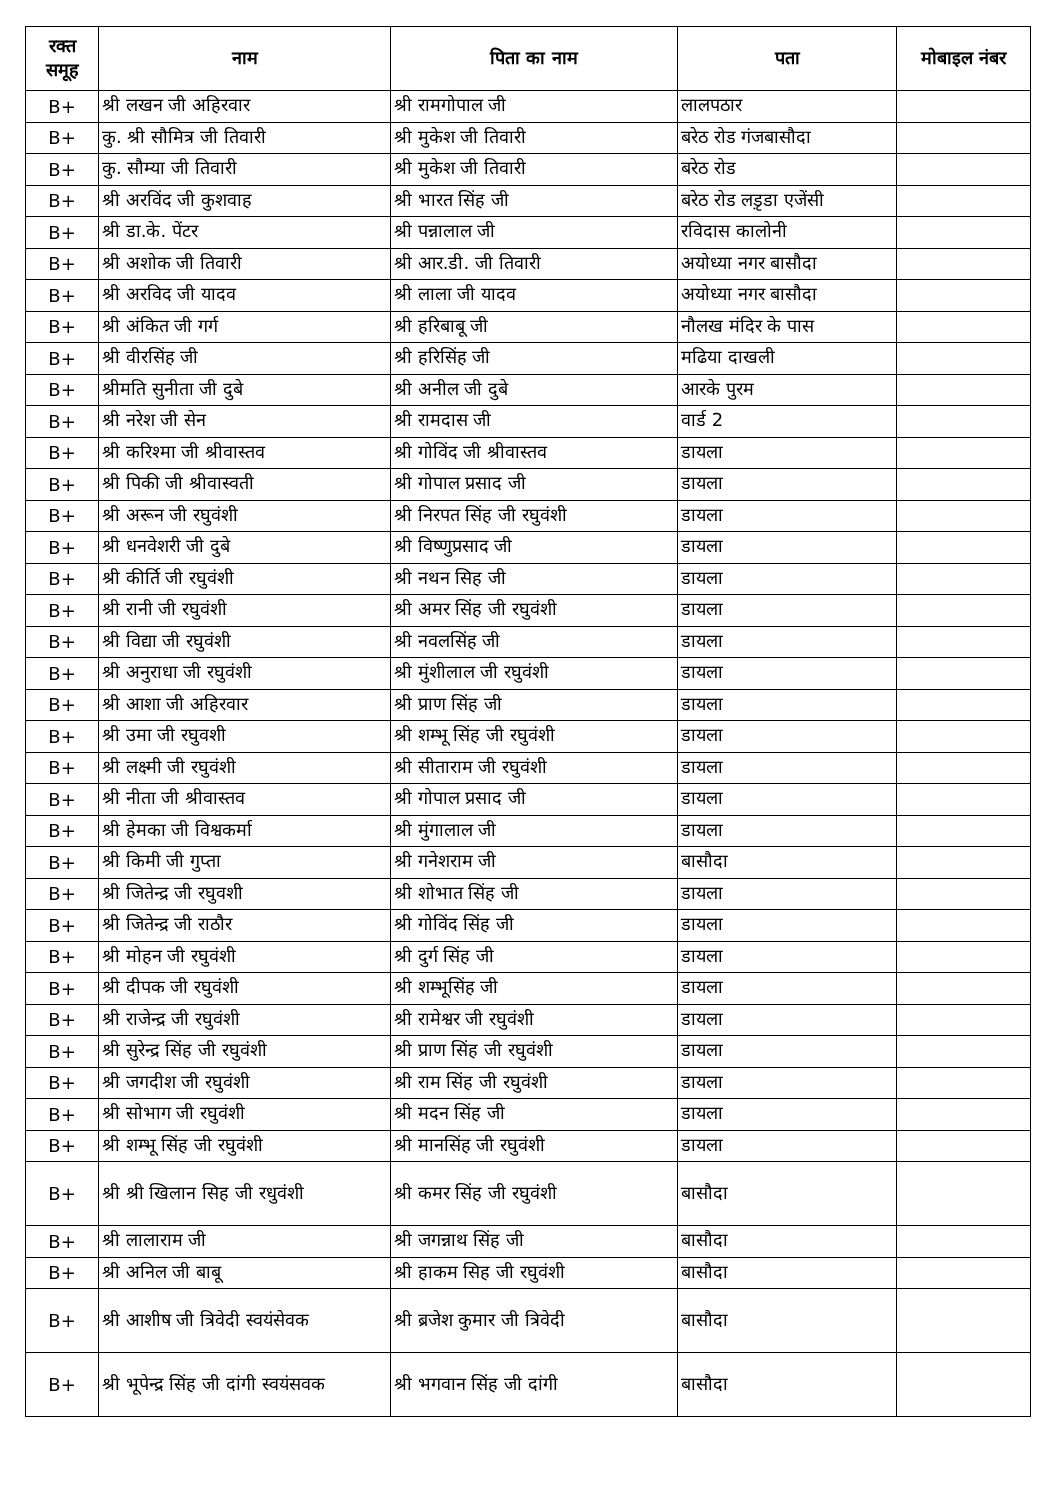| रक्त समूह | नाम | पिता का नाम | पता | मोबाइल नंबर |
| --- | --- | --- | --- | --- |
| B+ | श्री लखन जी अहिरवार | श्री रामगोपाल जी | लालपठार | |
| B+ | कु. श्री सौमित्र जी तिवारी | श्री मुकेश जी तिवारी | बरेठ रोड गंजबासौदा | |
| B+ | कु. सौम्या जी तिवारी | श्री मुकेश जी तिवारी | बरेठ रोड | |
| B+ | श्री अरविंद जी कुशवाह | श्री भारत सिंह जी | बरेठ रोड लड़ृडा एजेंसी | |
| B+ | श्री डा.के. पेंटर | श्री पन्नालाल जी | रविदास कालोनी | |
| B+ | श्री अशोक जी तिवारी | श्री आर.डी. जी तिवारी | अयोध्या नगर बासौदा | |
| B+ | श्री अरविद जी यादव | श्री लाला जी यादव | अयोध्या नगर बासौदा | |
| B+ | श्री अंकित जी गर्ग | श्री हरिबाबू जी | नौलख मंदिर के पास | |
| B+ | श्री वीरसिंह जी | श्री हरिसिंह जी | मढिया दाखली | |
| B+ | श्रीमति सुनीता जी दुबे | श्री अनील जी दुबे | आरके पुरम | |
| B+ | श्री नरेश जी सेन | श्री रामदास जी | वार्ड 2 | |
| B+ | श्री करिश्मा जी श्रीवास्तव | श्री गोविंद जी श्रीवास्तव | डायला | |
| B+ | श्री पिकी जी श्रीवास्वती | श्री गोपाल प्रसाद जी | डायला | |
| B+ | श्री अरून जी रघुवंशी | श्री निरपत सिंह जी रघुवंशी | डायला | |
| B+ | श्री धनवेशरी जी दुबे | श्री विष्णुप्रसाद जी | डायला | |
| B+ | श्री कीर्ति जी रघुवंशी | श्री नथन सिह जी | डायला | |
| B+ | श्री रानी जी रघुवंशी | श्री अमर सिंह जी रघुवंशी | डायला | |
| B+ | श्री विद्या जी रघुवंशी | श्री नवलसिंह जी | डायला | |
| B+ | श्री अनुराधा जी रघुवंशी | श्री मुंशीलाल जी रघुवंशी | डायला | |
| B+ | श्री आशा जी अहिरवार | श्री प्राण सिंह जी | डायला | |
| B+ | श्री उमा जी रघुवशी | श्री शम्भू सिंह जी रघुवंशी | डायला | |
| B+ | श्री लक्ष्मी जी रघुवंशी | श्री सीताराम जी रघुवंशी | डायला | |
| B+ | श्री नीता जी श्रीवास्तव | श्री गोपाल प्रसाद जी | डायला | |
| B+ | श्री हेमका जी विश्वकर्मा | श्री मुंगालाल जी | डायला | |
| B+ | श्री किमी जी गुप्ता | श्री गनेशराम जी | बासौदा | |
| B+ | श्री जितेन्द्र जी रघुवशी | श्री शोभात सिंह जी | डायला | |
| B+ | श्री जितेन्द्र जी राठौर | श्री गोविंद सिंह जी | डायला | |
| B+ | श्री मोहन जी रघुवंशी | श्री दुर्ग सिंह जी | डायला | |
| B+ | श्री दीपक जी रघुवंशी | श्री शम्भूसिंह जी | डायला | |
| B+ | श्री राजेन्द्र जी रघुवंशी | श्री रामेश्वर जी रघुवंशी | डायला | |
| B+ | श्री सुरेन्द्र सिंह जी रघुवंशी | श्री प्राण सिंह जी रघुवंशी | डायला | |
| B+ | श्री जगदीश जी रघुवंशी | श्री राम सिंह जी रघुवंशी | डायला | |
| B+ | श्री सोभाग जी रघुवंशी | श्री मदन सिंह जी | डायला | |
| B+ | श्री शम्भू सिंह जी रघुवंशी | श्री मानसिंह जी रघुवंशी | डायला | |
| B+ | श्री श्री खिलान सिह जी रधुवंशी | श्री कमर सिंह जी रघुवंशी | बासौदा | |
| B+ | श्री लालाराम जी | श्री जगन्नाथ सिंह जी | बासौदा | |
| B+ | श्री अनिल जी बाबू | श्री हाकम सिह जी रघुवंशी | बासौदा | |
| B+ | श्री आशीष जी त्रिवेदी स्वयंसेवक | श्री ब्रजेश कुमार जी त्रिवेदी | बासौदा | |
| B+ | श्री भूपेन्द्र सिंह जी दांगी स्वयंसवक | श्री भगवान सिंह जी दांगी | बासौदा | |